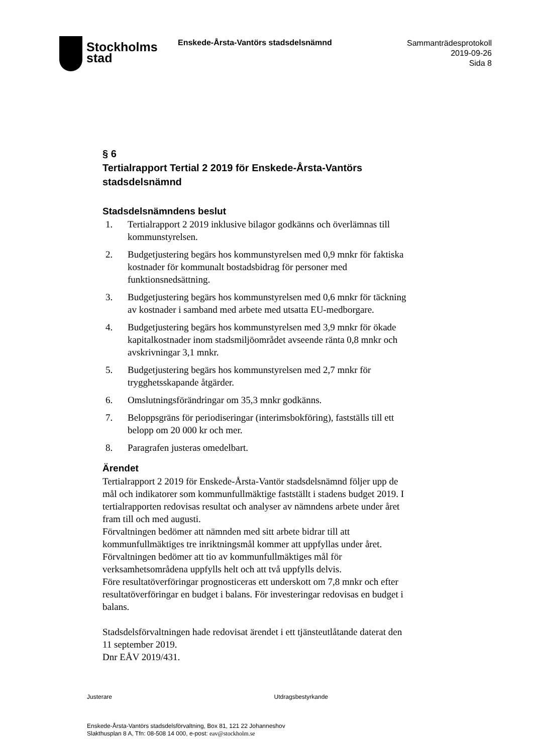Stockholms
stad
Enskede-Årsta-Vantörs stadsdelsnämnd
Sammanträdesprotokoll
2019-09-26
Sida 8
§ 6
Tertialrapport Tertial 2 2019 för Enskede-Årsta-Vantörs stadsdelsnämnd
Stadsdelsnämndens beslut
1. Tertialrapport 2 2019 inklusive bilagor godkänns och överlämnas till kommunstyrelsen.
2. Budgetjustering begärs hos kommunstyrelsen med 0,9 mnkr för faktiska kostnader för kommunalt bostadsbidrag för personer med funktionsnedsättning.
3. Budgetjustering begärs hos kommunstyrelsen med 0,6 mnkr för täckning av kostnader i samband med arbete med utsatta EU-medborgare.
4. Budgetjustering begärs hos kommunstyrelsen med 3,9 mnkr för ökade kapitalkostnader inom stadsmiljöområdet avseende ränta 0,8 mnkr och avskrivningar 3,1 mnkr.
5. Budgetjustering begärs hos kommunstyrelsen med 2,7 mnkr för trygghetsskapande åtgärder.
6. Omslutningsförändringar om 35,3 mnkr godkänns.
7. Beloppsgräns för periodiseringar (interimsbokföring), fastställs till ett belopp om 20 000 kr och mer.
8. Paragrafen justeras omedelbart.
Ärendet
Tertialrapport 2 2019 för Enskede-Årsta-Vantör stadsdelsnämnd följer upp de mål och indikatorer som kommunfullmäktige fastställt i stadens budget 2019. I tertialrapporten redovisas resultat och analyser av nämndens arbete under året fram till och med augusti.
Förvaltningen bedömer att nämnden med sitt arbete bidrar till att kommunfullmäktiges tre inriktningsmål kommer att uppfyllas under året. Förvaltningen bedömer att tio av kommunfullmäktiges mål för verksamhetsområdena uppfylls helt och att två uppfylls delvis.
Före resultatöverföringar prognosticeras ett underskott om 7,8 mnkr och efter resultatöverföringar en budget i balans. För investeringar redovisas en budget i balans.
Stadsdelsförvaltningen hade redovisat ärendet i ett tjänsteutlåtande daterat den 11 september 2019.
Dnr EÅV 2019/431.
Justerare Utdragsbestyrkande
Enskede-Årsta-Vantörs stadsdelsförvaltning, Box 81, 121 22 Johanneshov
Slakthusplan 8 A, Tfn: 08-508 14 000, e-post: eav@stockholm.se